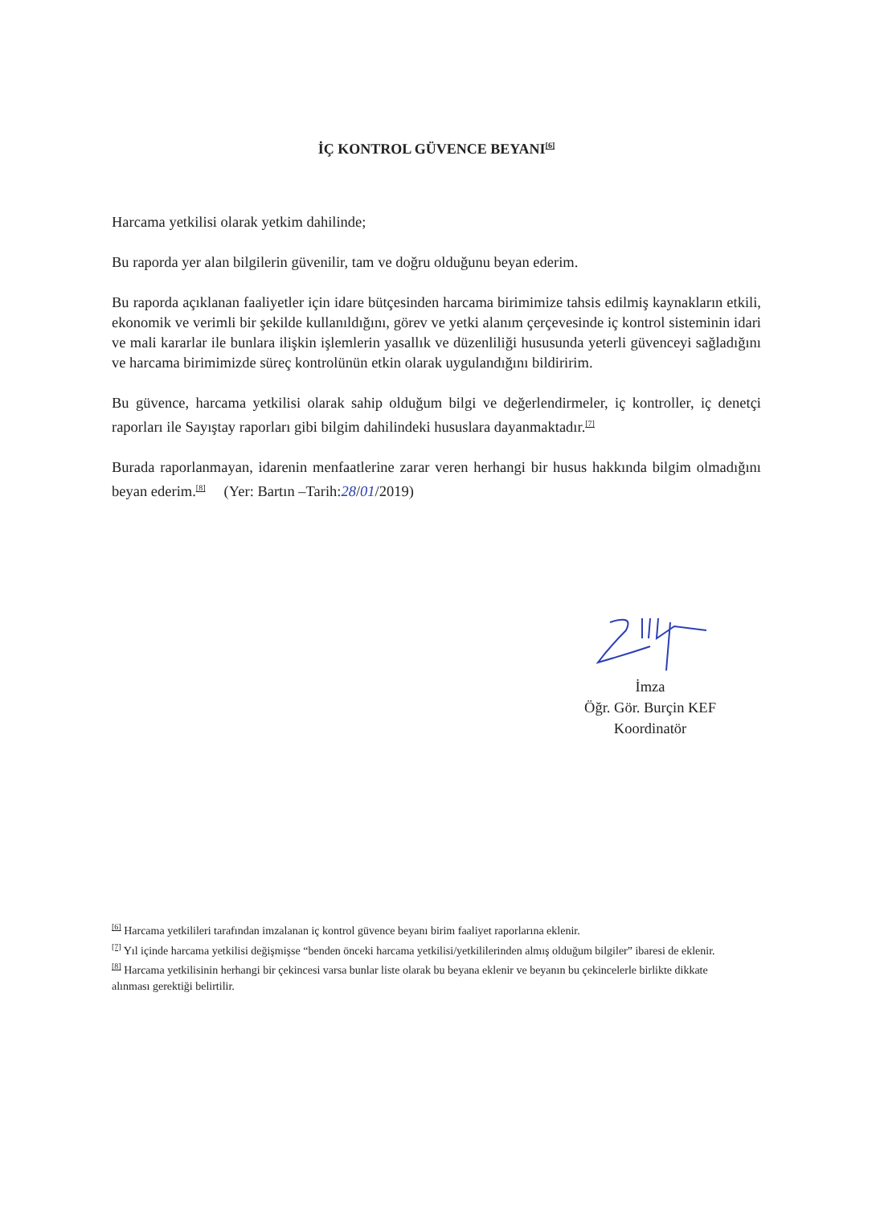İÇ KONTROL GÜVENCE BEYANI<sup>[6]</sup>
Harcama yetkilisi olarak yetkim dahilinde;
Bu raporda yer alan bilgilerin güvenilir, tam ve doğru olduğunu beyan ederim.
Bu raporda açıklanan faaliyetler için idare bütçesinden harcama birimimize tahsis edilmiş kaynakların etkili, ekonomik ve verimli bir şekilde kullanıldığını, görev ve yetki alanım çerçevesinde iç kontrol sisteminin idari ve mali kararlar ile bunlara ilişkin işlemlerin yasallık ve düzenliliği hususunda yeterli güvenceyi sağladığını ve harcama birimimizde süreç kontrolünün etkin olarak uygulandığını bildiririm.
Bu güvence, harcama yetkilisi olarak sahip olduğum bilgi ve değerlendirmeler, iç kontroller, iç denetçi raporları ile Sayıştay raporları gibi bilgim dahilindeki hususlara dayanmaktadır.<sup>[7]</sup>
Burada raporlanmayan, idarenin menfaatlerine zarar veren herhangi bir husus hakkında bilgim olmadığını beyan ederim.<sup>[8]</sup> (Yer: Bartın –Tarih:28/01/2019)
İmza
Öğr. Gör. Burçin KEF
Koordinatör
<sup>[6]</sup> Harcama yetkilileri tarafından imzalanan iç kontrol güvence beyanı birim faaliyet raporlarına eklenir.
<sup>[7]</sup> Yıl içinde harcama yetkilisi değişmişse “benden önceki harcama yetkilisi/yetkililerinden almış olduğum bilgiler” ibaresi de eklenir.
<sup>[8]</sup> Harcama yetkilisinin herhangi bir çekincesi varsa bunlar liste olarak bu beyana eklenir ve beyanın bu çekincelerle birlikte dikkate alınması gerektiği belirtilir.